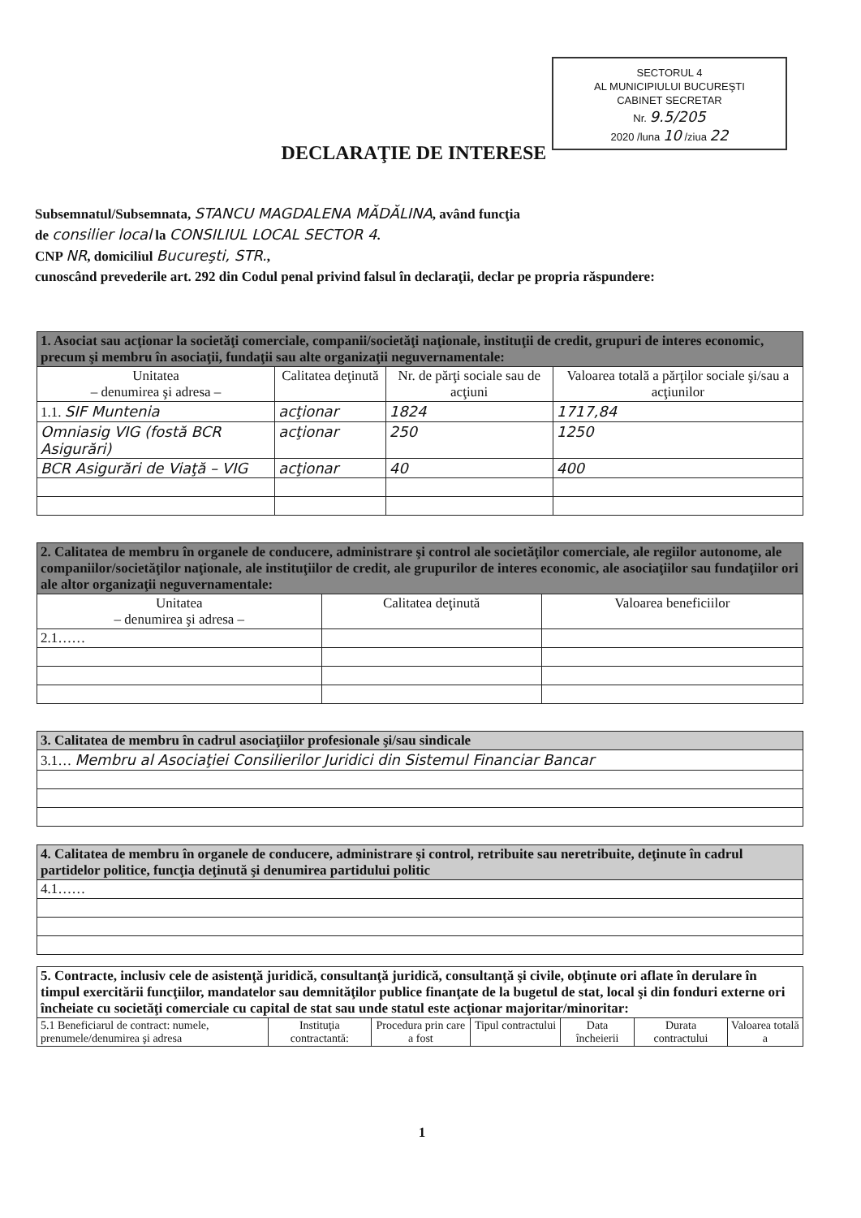SECTORUL 4
AL MUNICIPIULUI BUCUREŞTI
CABINET SECRETAR
Nr. 9.5/205
2020 /luna 10 /ziua 22
DECLARAŢIE DE INTERESE
Subsemnatul/Subsemnata, STANCU MAGDALENA MĂDĂLINA, având funcţia
de consilier local la CONSILIUL LOCAL SECTOR 4.
CNP NR, domiciliul Bucureşti, STR.,
cunoscând prevederile art. 292 din Codul penal privind falsul în declaraţii, declar pe propria răspundere:
| 1. Asociat sau acţionar la societăţi comerciale, companii/societăţi naţionale, instituţii de credit, grupuri de interes economic, precum şi membru în asociaţii, fundaţii sau alte organizaţii neguvernamentale: | | | |
| Unitatea – denumirea şi adresa – | Calitatea deţinută | Nr. de părţi sociale sau de acţiuni | Valoarea totală a părţilor sociale şi/sau a acţiunilor |
| 1.1. SIF Muntenia | acţionar | 1824 | 1717,84 |
| Omniasig VIG (fostă BCR Asigurări) | acţionar | 250 | 1250 |
| BCR Asigurări de Viaţă – VIG | acţionar | 40 | 400 |
| 2. Calitatea de membru în organele de conducere, administrare şi control ale societăţilor comerciale, ale regiilor autonome, ale companiilor/societăţilor naţionale, ale instituţiilor de credit, ale grupurilor de interes economic, ale asociaţiilor sau fundaţiilor ori ale altor organizaţii neguvernamentale: | | |
| Unitatea – denumirea şi adresa – | Calitatea deţinută | Valoarea beneficiilor |
| 2.1…… | | |
| 3. Calitatea de membru în cadrul asociaţiilor profesionale şi/sau sindicale |
| 3.1… Membru al Asociaţiei Consilierilor Juridici din Sistemul Financiar Bancar |
| 4. Calitatea de membru în organele de conducere, administrare şi control, retribuite sau neretribuite, deţinute în cadrul partidelor politice, funcţia deţinută şi denumirea partidului politic |
| 4.1…… |
| 5. Contracte, inclusiv cele de asistenţă juridică, consultanţă juridică, consultanţă şi civile, obţinute ori aflate în derulare în timpul exercitării funcţiilor, mandatelor sau demnităţilor publice finanţate de la bugetul de stat, local şi din fonduri externe ori încheiate cu societăţi comerciale cu capital de stat sau unde statul este acţionar majoritar/minoritar: | | | | | | |
| 5.1 Beneficiarul de contract: numele, prenumele/denumirea şi adresa | Instituţia contractantă: | Procedura prin care a fost | Tipul contractului | Data încheierii | Durata contractului | Valoarea totală a |
1